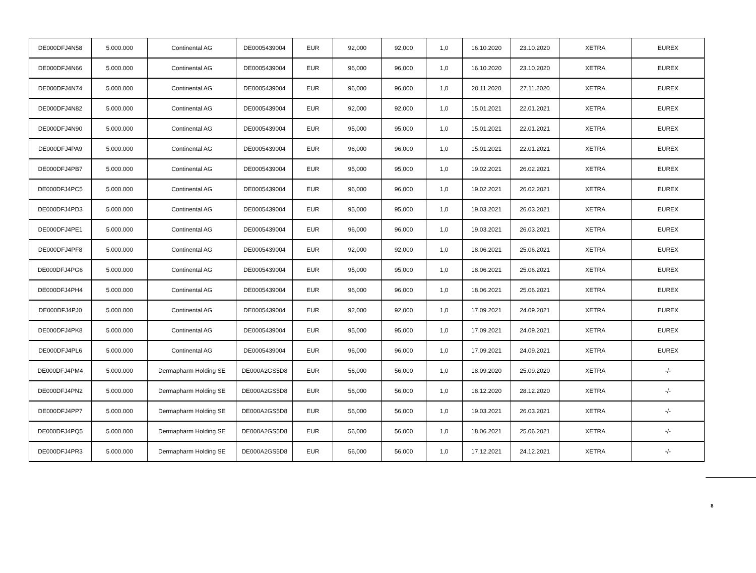| DE000DFJ4N58 | 5.000.000 | Continental AG | DE0005439004 | EUR | 92,000 | 92,000 | 1,0 | 16.10.2020 | 23.10.2020 | XETRA | EUREX |
| DE000DFJ4N66 | 5.000.000 | Continental AG | DE0005439004 | EUR | 96,000 | 96,000 | 1,0 | 16.10.2020 | 23.10.2020 | XETRA | EUREX |
| DE000DFJ4N74 | 5.000.000 | Continental AG | DE0005439004 | EUR | 96,000 | 96,000 | 1,0 | 20.11.2020 | 27.11.2020 | XETRA | EUREX |
| DE000DFJ4N82 | 5.000.000 | Continental AG | DE0005439004 | EUR | 92,000 | 92,000 | 1,0 | 15.01.2021 | 22.01.2021 | XETRA | EUREX |
| DE000DFJ4N90 | 5.000.000 | Continental AG | DE0005439004 | EUR | 95,000 | 95,000 | 1,0 | 15.01.2021 | 22.01.2021 | XETRA | EUREX |
| DE000DFJ4PA9 | 5.000.000 | Continental AG | DE0005439004 | EUR | 96,000 | 96,000 | 1,0 | 15.01.2021 | 22.01.2021 | XETRA | EUREX |
| DE000DFJ4PB7 | 5.000.000 | Continental AG | DE0005439004 | EUR | 95,000 | 95,000 | 1,0 | 19.02.2021 | 26.02.2021 | XETRA | EUREX |
| DE000DFJ4PC5 | 5.000.000 | Continental AG | DE0005439004 | EUR | 96,000 | 96,000 | 1,0 | 19.02.2021 | 26.02.2021 | XETRA | EUREX |
| DE000DFJ4PD3 | 5.000.000 | Continental AG | DE0005439004 | EUR | 95,000 | 95,000 | 1,0 | 19.03.2021 | 26.03.2021 | XETRA | EUREX |
| DE000DFJ4PE1 | 5.000.000 | Continental AG | DE0005439004 | EUR | 96,000 | 96,000 | 1,0 | 19.03.2021 | 26.03.2021 | XETRA | EUREX |
| DE000DFJ4PF8 | 5.000.000 | Continental AG | DE0005439004 | EUR | 92,000 | 92,000 | 1,0 | 18.06.2021 | 25.06.2021 | XETRA | EUREX |
| DE000DFJ4PG6 | 5.000.000 | Continental AG | DE0005439004 | EUR | 95,000 | 95,000 | 1,0 | 18.06.2021 | 25.06.2021 | XETRA | EUREX |
| DE000DFJ4PH4 | 5.000.000 | Continental AG | DE0005439004 | EUR | 96,000 | 96,000 | 1,0 | 18.06.2021 | 25.06.2021 | XETRA | EUREX |
| DE000DFJ4PJ0 | 5.000.000 | Continental AG | DE0005439004 | EUR | 92,000 | 92,000 | 1,0 | 17.09.2021 | 24.09.2021 | XETRA | EUREX |
| DE000DFJ4PK8 | 5.000.000 | Continental AG | DE0005439004 | EUR | 95,000 | 95,000 | 1,0 | 17.09.2021 | 24.09.2021 | XETRA | EUREX |
| DE000DFJ4PL6 | 5.000.000 | Continental AG | DE0005439004 | EUR | 96,000 | 96,000 | 1,0 | 17.09.2021 | 24.09.2021 | XETRA | EUREX |
| DE000DFJ4PM4 | 5.000.000 | Dermapharm Holding SE | DE000A2GS5D8 | EUR | 56,000 | 56,000 | 1,0 | 18.09.2020 | 25.09.2020 | XETRA | -/- |
| DE000DFJ4PN2 | 5.000.000 | Dermapharm Holding SE | DE000A2GS5D8 | EUR | 56,000 | 56,000 | 1,0 | 18.12.2020 | 28.12.2020 | XETRA | -/- |
| DE000DFJ4PP7 | 5.000.000 | Dermapharm Holding SE | DE000A2GS5D8 | EUR | 56,000 | 56,000 | 1,0 | 19.03.2021 | 26.03.2021 | XETRA | -/- |
| DE000DFJ4PQ5 | 5.000.000 | Dermapharm Holding SE | DE000A2GS5D8 | EUR | 56,000 | 56,000 | 1,0 | 18.06.2021 | 25.06.2021 | XETRA | -/- |
| DE000DFJ4PR3 | 5.000.000 | Dermapharm Holding SE | DE000A2GS5D8 | EUR | 56,000 | 56,000 | 1,0 | 17.12.2021 | 24.12.2021 | XETRA | -/- |
8